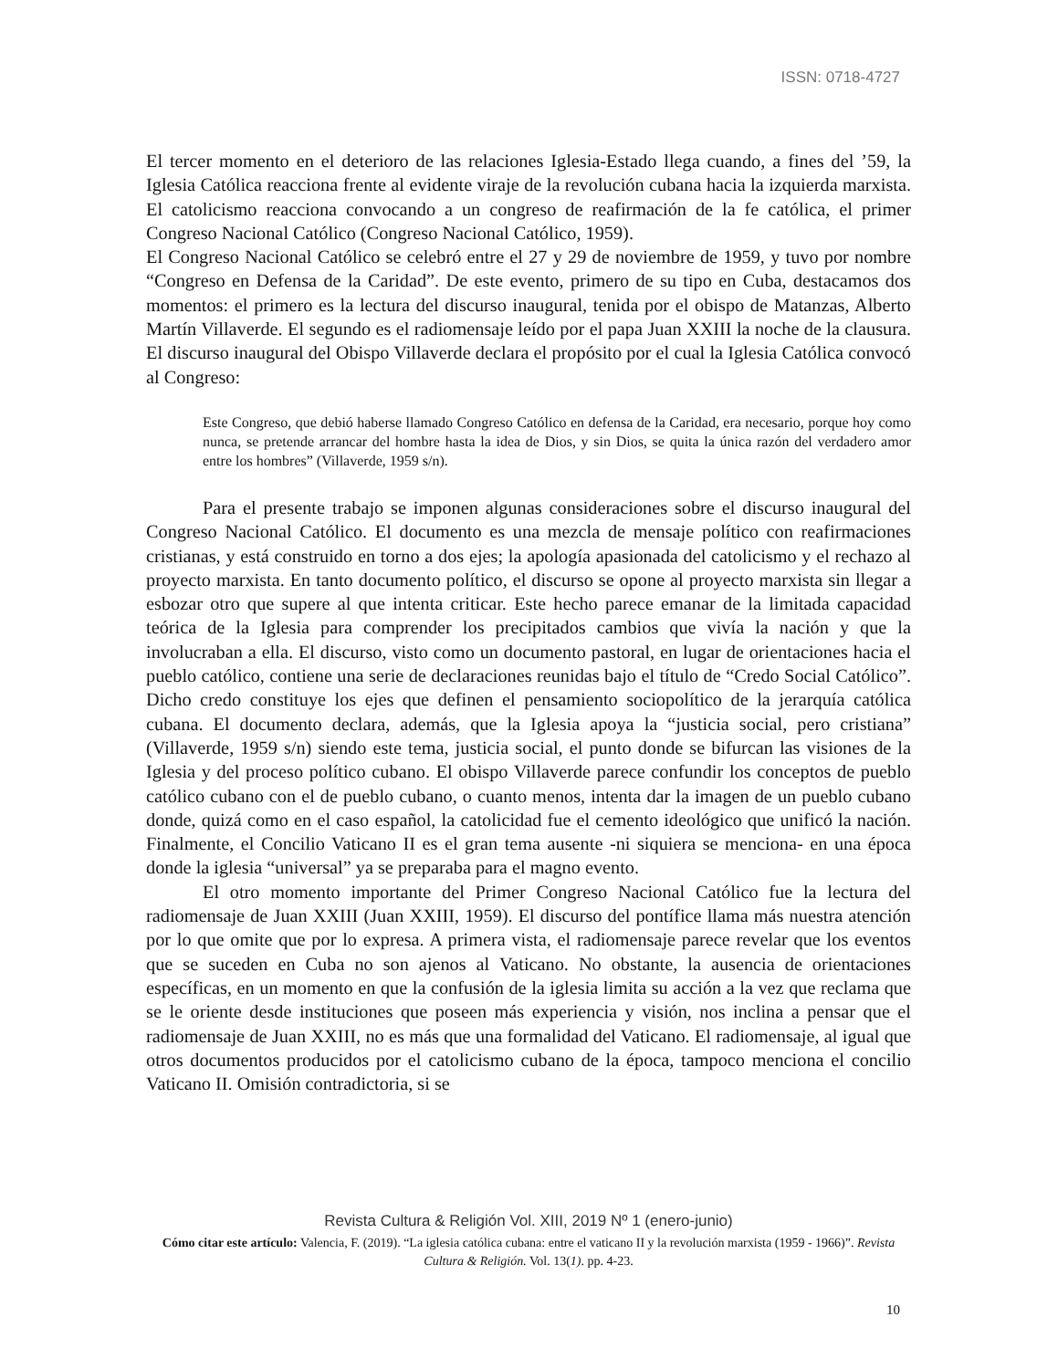ISSN: 0718-4727
El tercer momento en el deterioro de las relaciones Iglesia-Estado llega cuando, a fines del ’59, la Iglesia Católica reacciona frente al evidente viraje de la revolución cubana hacia la izquierda marxista. El catolicismo reacciona convocando a un congreso de reafirmación de la fe católica, el primer Congreso Nacional Católico (Congreso Nacional Católico, 1959).
El Congreso Nacional Católico se celebró entre el 27 y 29 de noviembre de 1959, y tuvo por nombre “Congreso en Defensa de la Caridad”. De este evento, primero de su tipo en Cuba, destacamos dos momentos: el primero es la lectura del discurso inaugural, tenida por el obispo de Matanzas, Alberto Martín Villaverde. El segundo es el radiomensaje leído por el papa Juan XXIII la noche de la clausura. El discurso inaugural del Obispo Villaverde declara el propósito por el cual la Iglesia Católica convocó al Congreso:
Este Congreso, que debió haberse llamado Congreso Católico en defensa de la Caridad, era necesario, porque hoy como nunca, se pretende arrancar del hombre hasta la idea de Dios, y sin Dios, se quita la única razón del verdadero amor entre los hombres” (Villaverde, 1959 s/n).
Para el presente trabajo se imponen algunas consideraciones sobre el discurso inaugural del Congreso Nacional Católico. El documento es una mezcla de mensaje político con reafirmaciones cristianas, y está construido en torno a dos ejes; la apología apasionada del catolicismo y el rechazo al proyecto marxista. En tanto documento político, el discurso se opone al proyecto marxista sin llegar a esbozar otro que supere al que intenta criticar. Este hecho parece emanar de la limitada capacidad teórica de la Iglesia para comprender los precipitados cambios que vivía la nación y que la involucraban a ella. El discurso, visto como un documento pastoral, en lugar de orientaciones hacia el pueblo católico, contiene una serie de declaraciones reunidas bajo el título de “Credo Social Católico”. Dicho credo constituye los ejes que definen el pensamiento sociopolítico de la jerarquía católica cubana. El documento declara, además, que la Iglesia apoya la “justicia social, pero cristiana” (Villaverde, 1959 s/n) siendo este tema, justicia social, el punto donde se bifurcan las visiones de la Iglesia y del proceso político cubano. El obispo Villaverde parece confundir los conceptos de pueblo católico cubano con el de pueblo cubano, o cuanto menos, intenta dar la imagen de un pueblo cubano donde, quizá como en el caso español, la catolicidad fue el cemento ideológico que unificó la nación. Finalmente, el Concilio Vaticano II es el gran tema ausente -ni siquiera se menciona- en una época donde la iglesia “universal” ya se preparaba para el magno evento.
El otro momento importante del Primer Congreso Nacional Católico fue la lectura del radiomensaje de Juan XXIII (Juan XXIII, 1959). El discurso del pontífice llama más nuestra atención por lo que omite que por lo expresa. A primera vista, el radiomensaje parece revelar que los eventos que se suceden en Cuba no son ajenos al Vaticano. No obstante, la ausencia de orientaciones específicas, en un momento en que la confusión de la iglesia limita su acción a la vez que reclama que se le oriente desde instituciones que poseen más experiencia y visión, nos inclina a pensar que el radiomensaje de Juan XXIII, no es más que una formalidad del Vaticano. El radiomensaje, al igual que otros documentos producidos por el catolicismo cubano de la época, tampoco menciona el concilio Vaticano II. Omisión contradictoria, si se
Revista Cultura & Religión Vol. XIII, 2019 Nº 1 (enero-junio)
Cómo citar este artículo: Valencia, F. (2019). “La iglesia católica cubana: entre el vaticano II y la revolución marxista (1959 - 1966)”. Revista Cultura & Religión. Vol. 13(1). pp. 4-23.
10